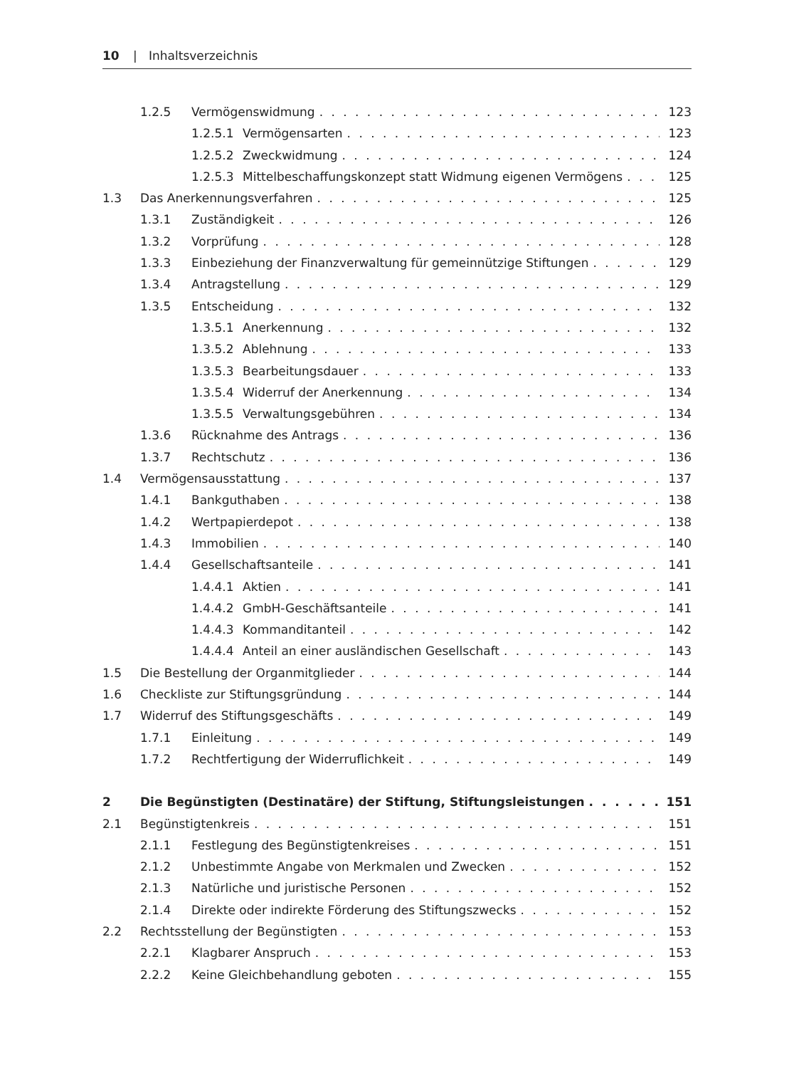10 | Inhaltsverzeichnis
1.2.5 Vermögenswidmung 123
1.2.5.1 Vermögensarten 123
1.2.5.2 Zweckwidmung 124
1.2.5.3 Mittelbeschaffungskonzept statt Widmung eigenen Vermögens 125
1.3 Das Anerkennungsverfahren 125
1.3.1 Zuständigkeit 126
1.3.2 Vorprüfung 128
1.3.3 Einbeziehung der Finanzverwaltung für gemeinnützige Stiftungen 129
1.3.4 Antragstellung 129
1.3.5 Entscheidung 132
1.3.5.1 Anerkennung 132
1.3.5.2 Ablehnung 133
1.3.5.3 Bearbeitungsdauer 133
1.3.5.4 Widerruf der Anerkennung 134
1.3.5.5 Verwaltungsgebühren 134
1.3.6 Rücknahme des Antrags 136
1.3.7 Rechtschutz 136
1.4 Vermögensausstattung 137
1.4.1 Bankguthaben 138
1.4.2 Wertpapierdepot 138
1.4.3 Immobilien 140
1.4.4 Gesellschaftsanteile 141
1.4.4.1 Aktien 141
1.4.4.2 GmbH-Geschäftsanteile 141
1.4.4.3 Kommanditanteil 142
1.4.4.4 Anteil an einer ausländischen Gesellschaft 143
1.5 Die Bestellung der Organmitglieder 144
1.6 Checkliste zur Stiftungsgründung 144
1.7 Widerruf des Stiftungsgeschäfts 149
1.7.1 Einleitung 149
1.7.2 Rechtfertigung der Widerruflichkeit 149
2 Die Begünstigten (Destinatäre) der Stiftung, Stiftungsleistungen 151
2.1 Begünstigtenkreis 151
2.1.1 Festlegung des Begünstigtenkreises 151
2.1.2 Unbestimmte Angabe von Merkmalen und Zwecken 152
2.1.3 Natürliche und juristische Personen 152
2.1.4 Direkte oder indirekte Förderung des Stiftungszwecks 152
2.2 Rechtsstellung der Begünstigten 153
2.2.1 Klagbarer Anspruch 153
2.2.2 Keine Gleichbehandlung geboten 155